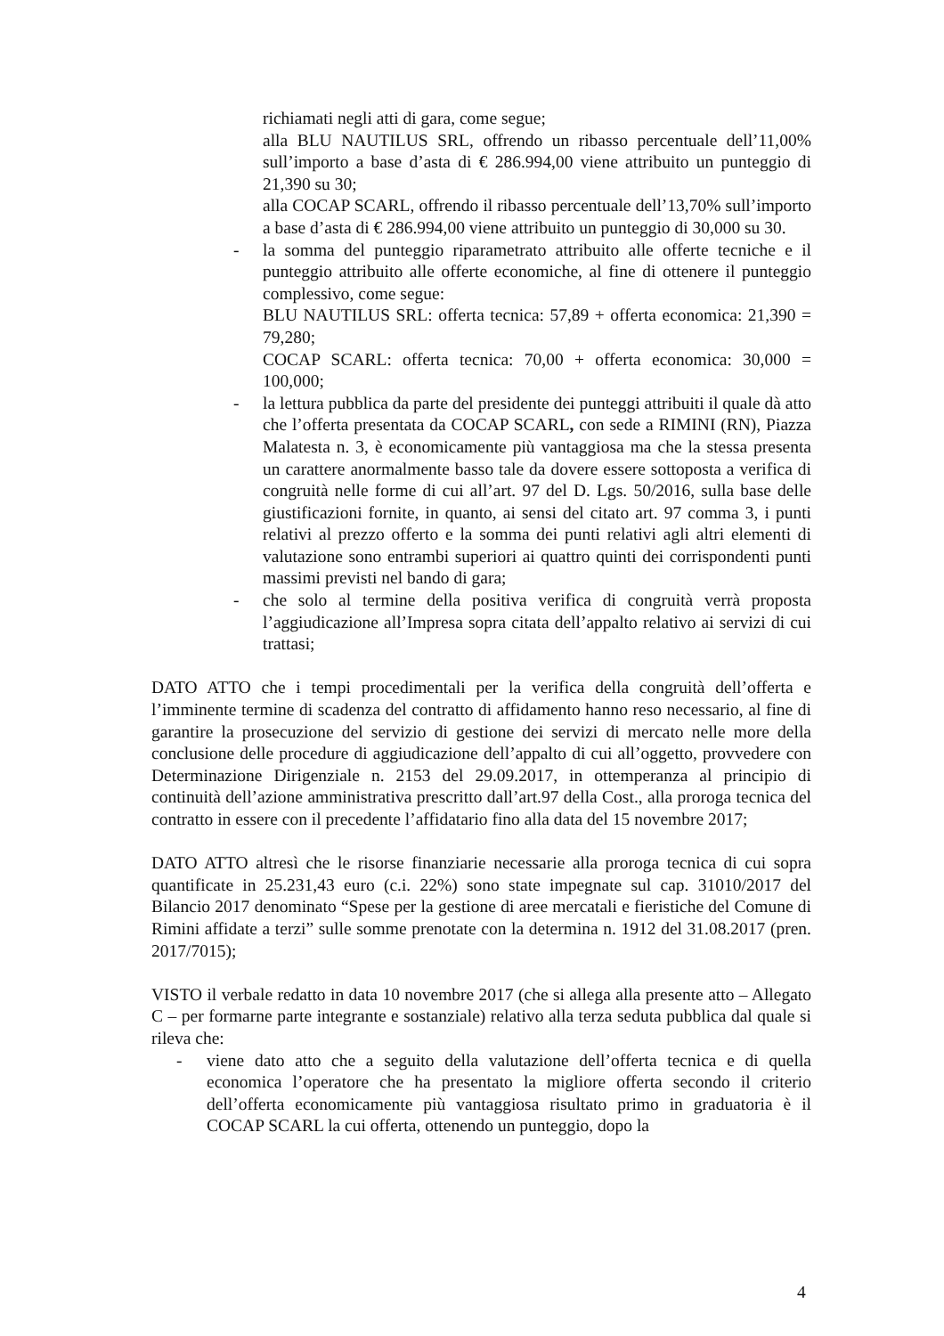richiamati negli atti di gara, come segue;
alla BLU NAUTILUS SRL, offrendo un ribasso percentuale dell’11,00% sull’importo a base d’asta di € 286.994,00 viene attribuito un punteggio di 21,390 su 30;
alla COCAP SCARL, offrendo il ribasso percentuale dell’13,70% sull’importo a base d’asta di € 286.994,00 viene attribuito un punteggio di 30,000 su 30.
- la somma del punteggio riparametrato attribuito alle offerte tecniche e il punteggio attribuito alle offerte economiche, al fine di ottenere il punteggio complessivo, come segue:
BLU NAUTILUS SRL: offerta tecnica: 57,89 + offerta economica: 21,390 = 79,280;
COCAP SCARL: offerta tecnica: 70,00 + offerta economica: 30,000 = 100,000;
- la lettura pubblica da parte del presidente dei punteggi attribuiti il quale dà atto che l’offerta presentata da COCAP SCARL, con sede a RIMINI (RN), Piazza Malatesta n. 3, è economicamente più vantaggiosa ma che la stessa presenta un carattere anormalmente basso tale da dovere essere sottoposta a verifica di congruità nelle forme di cui all’art. 97 del D. Lgs. 50/2016, sulla base delle giustificazioni fornite, in quanto, ai sensi del citato art. 97 comma 3, i punti relativi al prezzo offerto e la somma dei punti relativi agli altri elementi di valutazione sono entrambi superiori ai quattro quinti dei corrispondenti punti massimi previsti nel bando di gara;
- che solo al termine della positiva verifica di congruità verrà proposta l’aggiudicazione all’Impresa sopra citata dell’appalto relativo ai servizi di cui trattasi;
DATO ATTO che i tempi procedimentali per la verifica della congruità dell’offerta e l’imminente termine di scadenza del contratto di affidamento hanno reso necessario, al fine di garantire la prosecuzione del servizio di gestione dei servizi di mercato nelle more della conclusione delle procedure di aggiudicazione dell’appalto di cui all’oggetto, provvedere con Determinazione Dirigenziale n. 2153 del 29.09.2017, in ottemperanza al principio di continuità dell’azione amministrativa prescritto dall’art.97 della Cost., alla proroga tecnica del contratto in essere con il precedente l’affidatario fino alla data del 15 novembre 2017;
DATO ATTO altresì che le risorse finanziarie necessarie alla proroga tecnica di cui sopra quantificate in 25.231,43 euro (c.i. 22%) sono state impegnate sul cap. 31010/2017 del Bilancio 2017 denominato “Spese per la gestione di aree mercatali e fieristiche del Comune di Rimini affidate a terzi” sulle somme prenotate con la determina n. 1912 del 31.08.2017 (pren. 2017/7015);
VISTO il verbale redatto in data 10 novembre 2017 (che si allega alla presente atto – Allegato C – per formarne parte integrante e sostanziale) relativo alla terza seduta pubblica dal quale si rileva che:
- viene dato atto che a seguito della valutazione dell’offerta tecnica e di quella economica l’operatore che ha presentato la migliore offerta secondo il criterio dell’offerta economicamente più vantaggiosa risultato primo in graduatoria è il COCAP SCARL la cui offerta, ottenendo un punteggio, dopo la
4